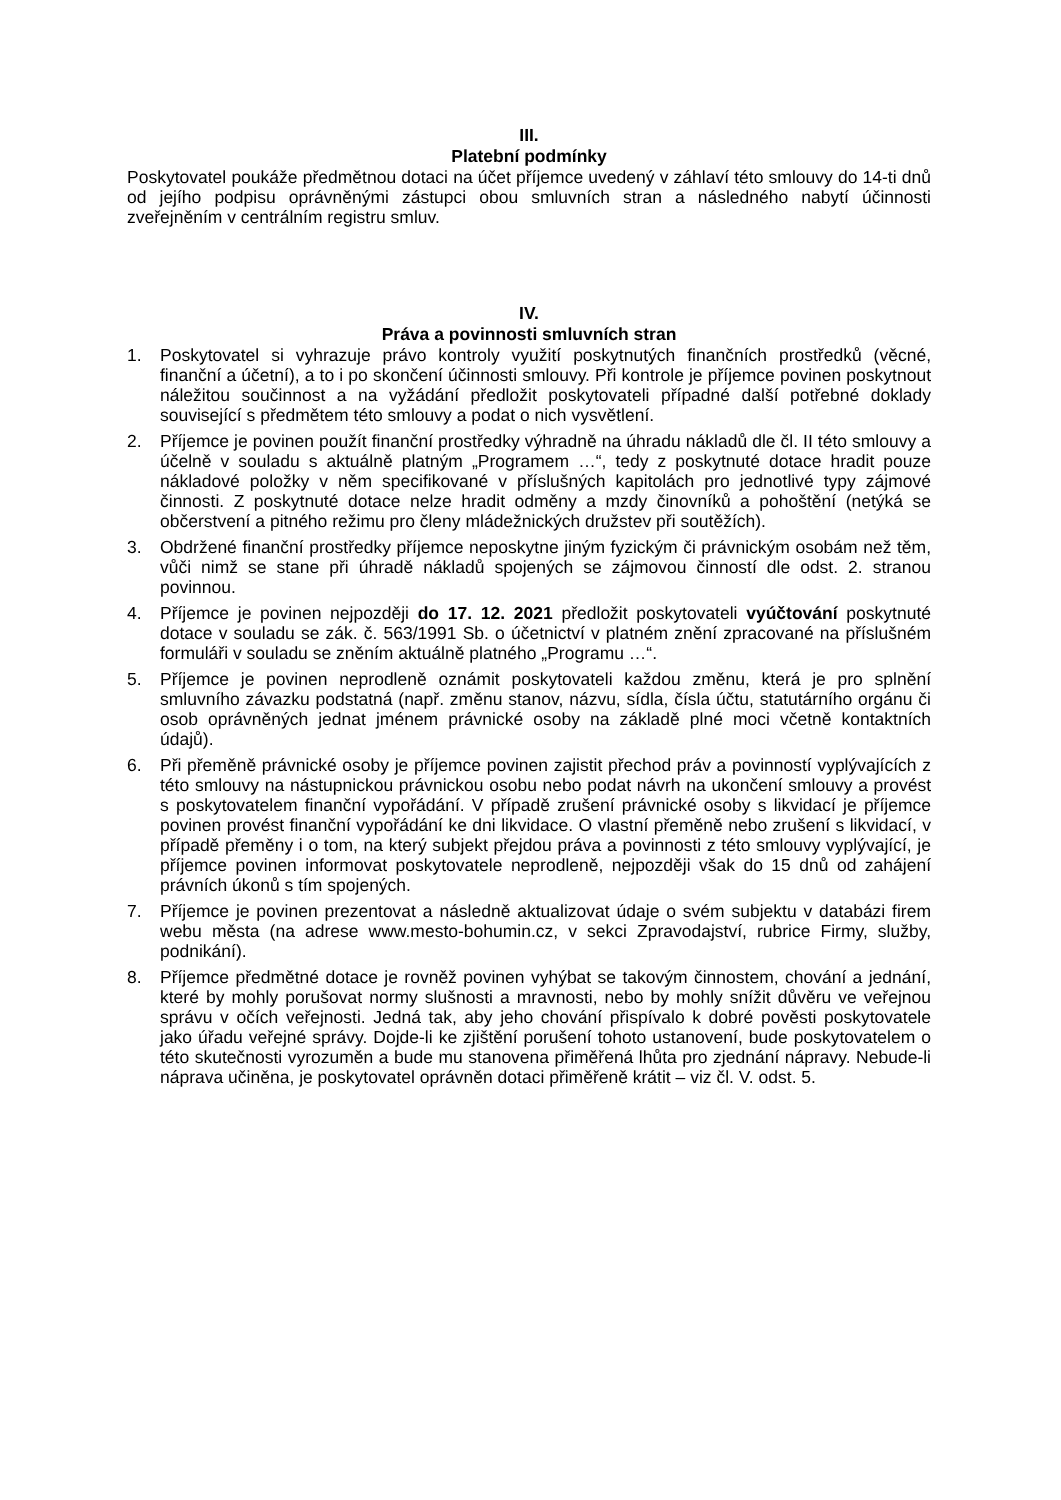III.
Platební podmínky
Poskytovatel poukáže předmětnou dotaci na účet příjemce uvedený v záhlaví této smlouvy do 14-ti dnů od jejího podpisu oprávněnými zástupci obou smluvních stran a následného nabytí účinnosti zveřejněním v centrálním registru smluv.
IV.
Práva a povinnosti smluvních stran
1. Poskytovatel si vyhrazuje právo kontroly využití poskytnutých finančních prostředků (věcné, finanční a účetní), a to i po skončení účinnosti smlouvy. Při kontrole je příjemce povinen poskytnout náležitou součinnost a na vyžádání předložit poskytovateli případné další potřebné doklady související s předmětem této smlouvy a podat o nich vysvětlení.
2. Příjemce je povinen použít finanční prostředky výhradně na úhradu nákladů dle čl. II této smlouvy a účelně v souladu s aktuálně platným „Programem …“, tedy z poskytnuté dotace hradit pouze nákladové položky v něm specifikované v příslušných kapitolách pro jednotlivé typy zájmové činnosti. Z poskytnuté dotace nelze hradit odměny a mzdy činovníků a pohoštění (netýká se občerstvení a pitného režimu pro členy mládežnických družstev při soutěžích).
3. Obdržené finanční prostředky příjemce neposkytne jiným fyzickým či právnickým osobám než těm, vůči nimž se stane při úhradě nákladů spojených se zájmovou činností dle odst. 2. stranou povinnou.
4. Příjemce je povinen nejpozději do 17. 12. 2021 předložit poskytovateli vyúčtování poskytnuté dotace v souladu se zák. č. 563/1991 Sb. o účetnictví v platném znění zpracované na příslušném formuláři v souladu se zněním aktuálně platného „Programu …“.
5. Příjemce je povinen neprodleně oznámit poskytovateli každou změnu, která je pro splnění smluvního závazku podstatná (např. změnu stanov, názvu, sídla, čísla účtu, statutárního orgánu či osob oprávněných jednat jménem právnické osoby na základě plné moci včetně kontaktních údajů).
6. Při přeměně právnické osoby je příjemce povinen zajistit přechod práv a povinností vyplývajících z této smlouvy na nástupnickou právnickou osobu nebo podat návrh na ukončení smlouvy a provést s poskytovatelem finanční vypořádání. V případě zrušení právnické osoby s likvidací je příjemce povinen provést finanční vypořádání ke dni likvidace. O vlastní přeměně nebo zrušení s likvidací, v případě přeměny i o tom, na který subjekt přejdou práva a povinnosti z této smlouvy vyplývající, je příjemce povinen informovat poskytovatele neprodleně, nejpozději však do 15 dnů od zahájení právních úkonů s tím spojených.
7. Příjemce je povinen prezentovat a následně aktualizovat údaje o svém subjektu v databázi firem webu města (na adrese www.mesto-bohumin.cz, v sekci Zpravodajství, rubrice Firmy, služby, podnikání).
8. Příjemce předmětné dotace je rovněž povinen vyhýbat se takovým činnostem, chování a jednání, které by mohly porušovat normy slušnosti a mravnosti, nebo by mohly snížit důvěru ve veřejnou správu v očích veřejnosti. Jedná tak, aby jeho chování přispívalo k dobré pověsti poskytovatele jako úřadu veřejné správy. Dojde-li ke zjištění porušení tohoto ustanovení, bude poskytovatelem o této skutečnosti vyrozuměn a bude mu stanovena přiměřená lhůta pro zjednání nápravy. Nebude-li náprava učiněna, je poskytovatel oprávněn dotaci přiměřeně krátit – viz čl. V. odst. 5.